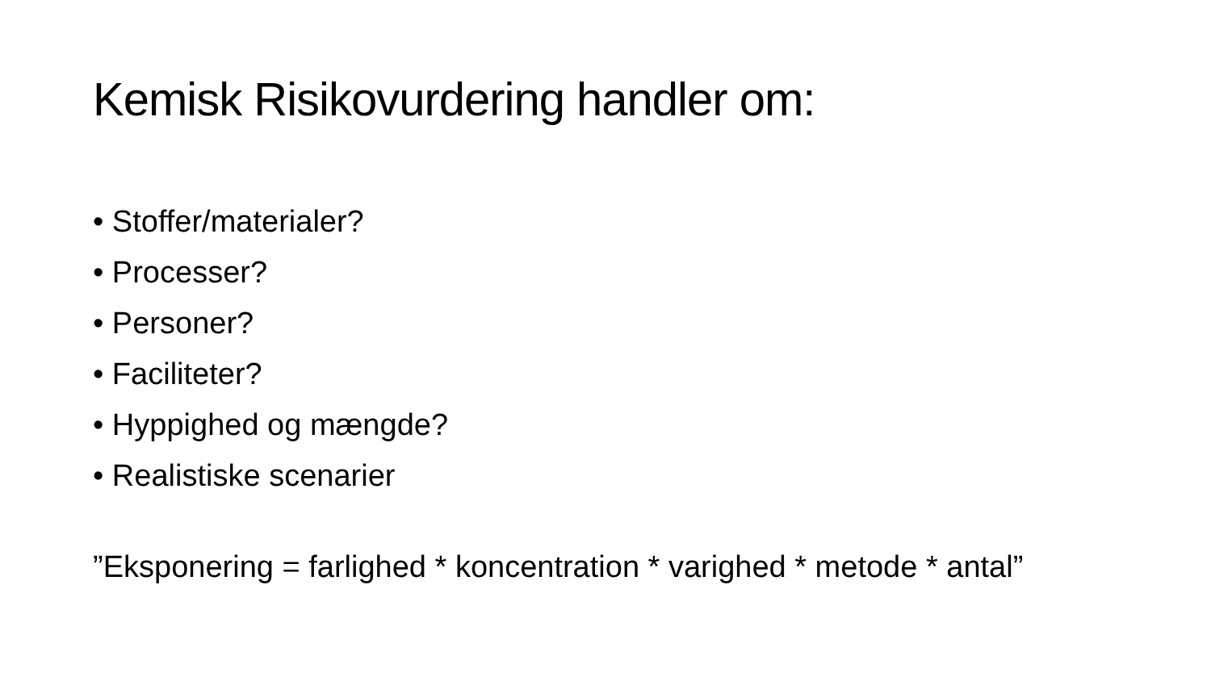Kemisk Risikovurdering handler om:
• Stoffer/materialer?
• Processer?
• Personer?
• Faciliteter?
• Hyppighed og mængde?
• Realistiske scenarier
”Eksponering = farlighed * koncentration * varighed * metode * antal”